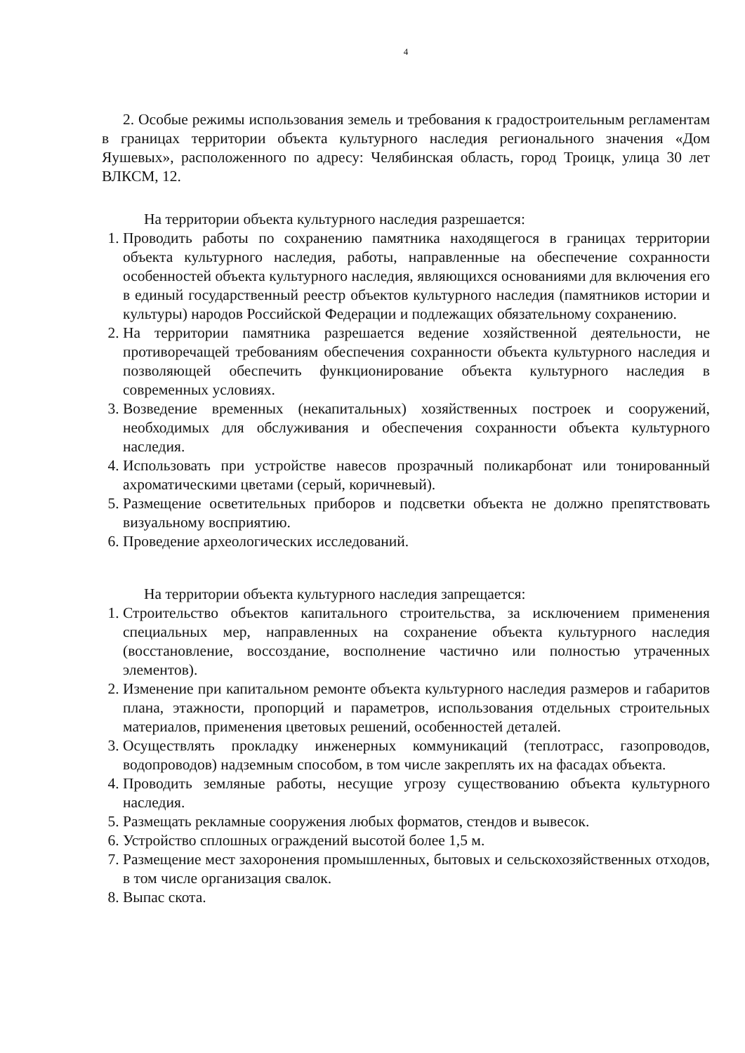4
2. Особые режимы использования земель и требования к градостроительным регламентам в границах территории объекта культурного наследия регионального значения «Дом Яушевых», расположенного по адресу: Челябинская область, город Троицк, улица 30 лет ВЛКСМ, 12.
На территории объекта культурного наследия разрешается:
1. Проводить работы по сохранению памятника находящегося в границах территории объекта культурного наследия, работы, направленные на обеспечение сохранности особенностей объекта культурного наследия, являющихся основаниями для включения его в единый государственный реестр объектов культурного наследия (памятников истории и культуры) народов Российской Федерации и подлежащих обязательному сохранению.
2. На территории памятника разрешается ведение хозяйственной деятельности, не противоречащей требованиям обеспечения сохранности объекта культурного наследия и позволяющей обеспечить функционирование объекта культурного наследия в современных условиях.
3. Возведение временных (некапитальных) хозяйственных построек и сооружений, необходимых для обслуживания и обеспечения сохранности объекта культурного наследия.
4. Использовать при устройстве навесов прозрачный поликарбонат или тонированный ахроматическими цветами (серый, коричневый).
5. Размещение осветительных приборов и подсветки объекта не должно препятствовать визуальному восприятию.
6. Проведение археологических исследований.
На территории объекта культурного наследия запрещается:
1. Строительство объектов капитального строительства, за исключением применения специальных мер, направленных на сохранение объекта культурного наследия (восстановление, воссоздание, восполнение частично или полностью утраченных элементов).
2. Изменение при капитальном ремонте объекта культурного наследия размеров и габаритов плана, этажности, пропорций и параметров, использования отдельных строительных материалов, применения цветовых решений, особенностей деталей.
3. Осуществлять прокладку инженерных коммуникаций (теплотрасс, газопроводов, водопроводов) надземным способом, в том числе закреплять их на фасадах объекта.
4. Проводить земляные работы, несущие угрозу существованию объекта культурного наследия.
5. Размещать рекламные сооружения любых форматов, стендов и вывесок.
6. Устройство сплошных ограждений высотой более 1,5 м.
7. Размещение мест захоронения промышленных, бытовых и сельскохозяйственных отходов, в том числе организация свалок.
8. Выпас скота.